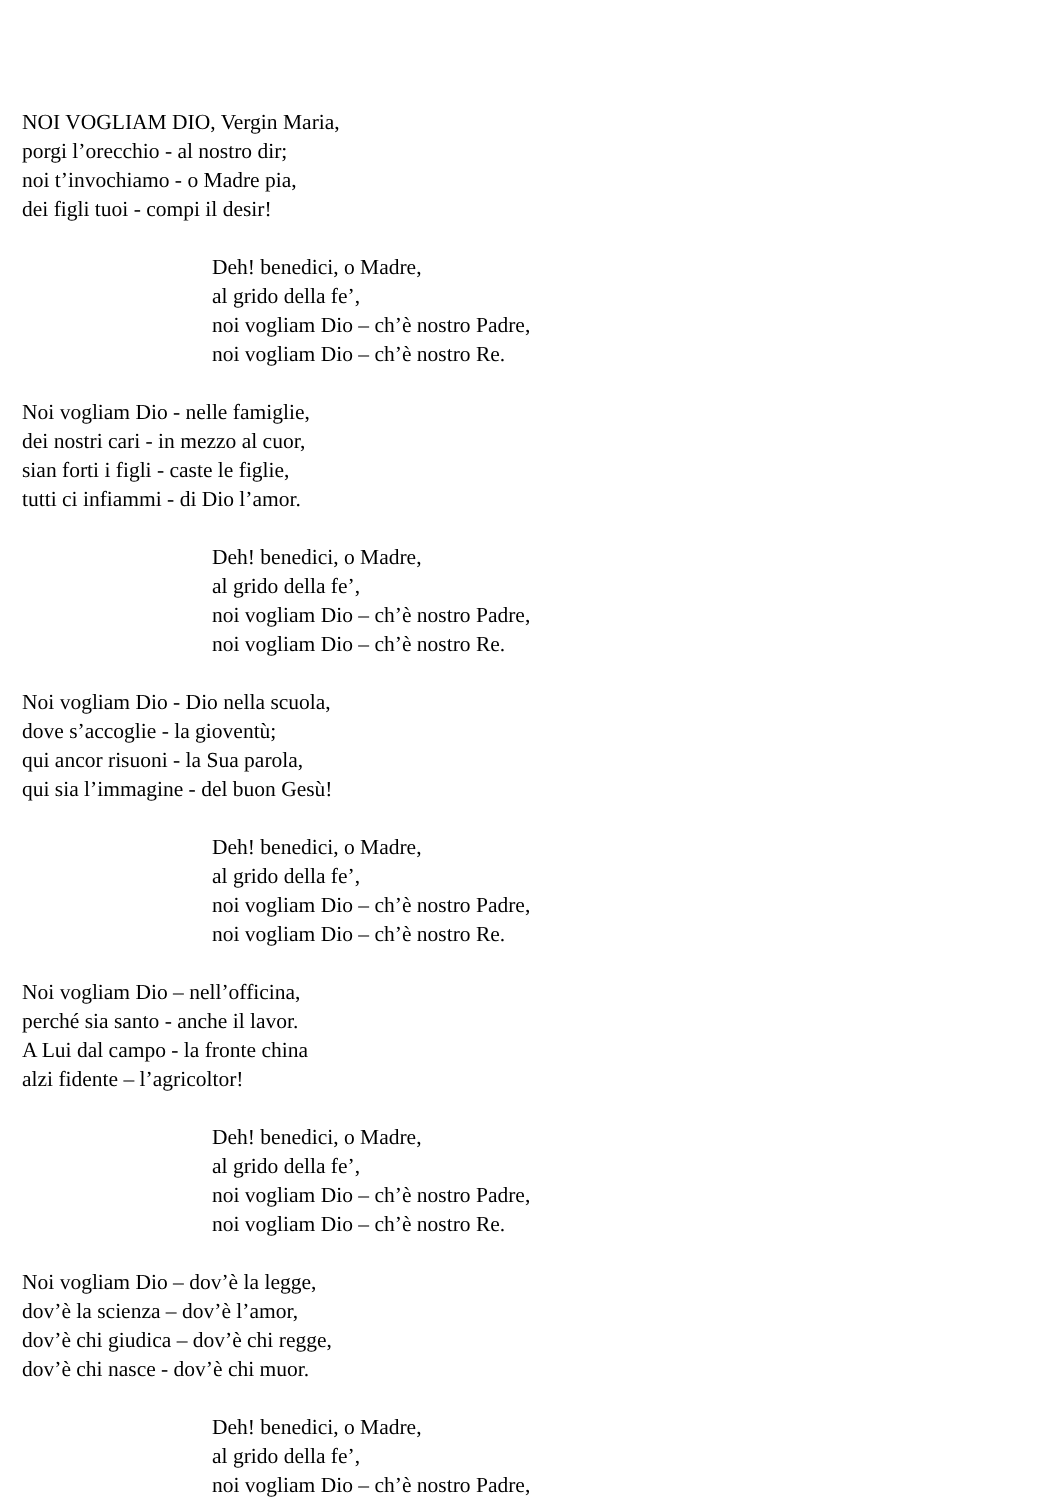NOI VOGLIAM DIO, Vergin Maria,
porgi l’orecchio - al nostro dir;
noi t’invochiamo - o Madre pia,
dei figli tuoi - compi il desir!
Deh! benedici, o Madre,
al grido della fe’,
noi vogliam Dio – ch’è nostro Padre,
noi vogliam Dio – ch’è nostro Re.
Noi vogliam Dio - nelle famiglie,
dei nostri cari - in mezzo al cuor,
sian forti i figli - caste le figlie,
tutti ci infiammi - di Dio l’amor.
Deh! benedici, o Madre,
al grido della fe’,
noi vogliam Dio – ch’è nostro Padre,
noi vogliam Dio – ch’è nostro Re.
Noi vogliam Dio - Dio nella scuola,
dove s’accoglie - la gioventù;
qui ancor risuoni - la Sua parola,
qui sia l’immagine - del buon Gesù!
Deh! benedici, o Madre,
al grido della fe’,
noi vogliam Dio – ch’è nostro Padre,
noi vogliam Dio – ch’è nostro Re.
Noi vogliam Dio – nell’officina,
perché sia santo - anche il lavor.
A Lui dal campo - la fronte china
alzi fidente – l’agricoltor!
Deh! benedici, o Madre,
al grido della fe’,
noi vogliam Dio – ch’è nostro Padre,
noi vogliam Dio – ch’è nostro Re.
Noi vogliam Dio – dov’è la legge,
dov’è la scienza – dov’è l’amor,
dov’è chi giudica – dov’è chi regge,
dov’è chi nasce - dov’è chi muor.
Deh! benedici, o Madre,
al grido della fe’,
noi vogliam Dio – ch’è nostro Padre,